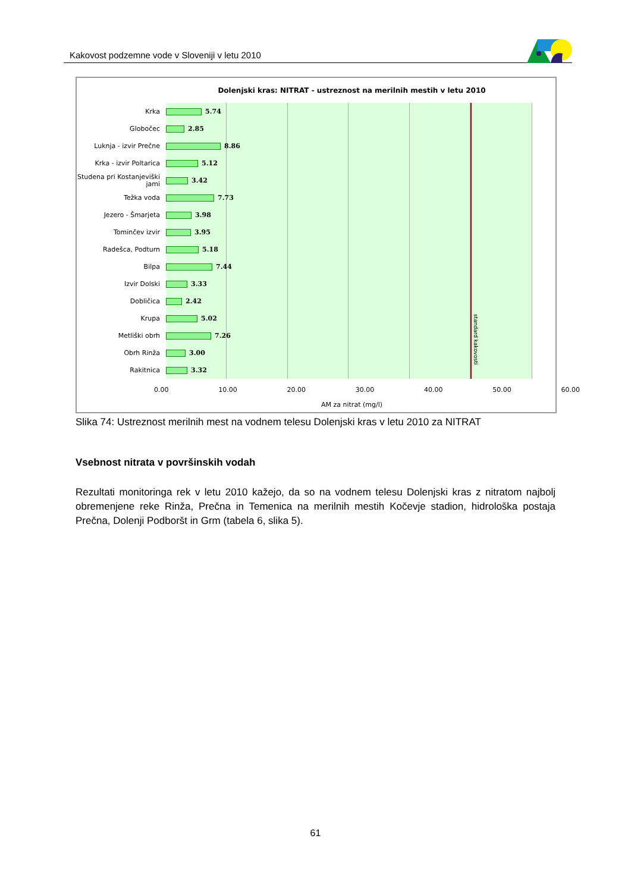Kakovost podzemne vode v Sloveniji v letu 2010
Dolenjski kras: NITRAT - ustreznost na merilnih mestih v letu 2010
Krka
5.74
Globočec
2.85
Luknja - izvir Prečne
8.86
Krka - izvir Poltarica
5.12
Studena pri Kostanjeviški jami
3.42
Težka voda
7.73
Jezero - Šmarjeta
3.98
Tominčev izvir
3.95
Radešca, Podturn
5.18
Bilpa
7.44
Izvir Dolski
3.33
Dobličica
2.42
Krupa
5.02
Metliški obrh
7.26
Obrh Rinža
3.00
Rakitnica
3.32
standard kakovosti
0.00 10.00 20.00 30.00 40.00 50.00 60.00
AM za nitrat (mg/l)
Slika 74: Ustreznost merilnih mest na vodnem telesu Dolenjski kras v letu 2010 za NITRAT
Vsebnost nitrata v površinskih vodah
Rezultati monitoringa rek v letu 2010 kažejo, da so na vodnem telesu Dolenjski kras z nitratom najbolj obremenjene reke Rinža, Prečna in Temenica na merilnih mestih Kočevje stadion, hidrološka postaja Prečna, Dolenji Podboršt in Grm (tabela 6, slika 5).
61